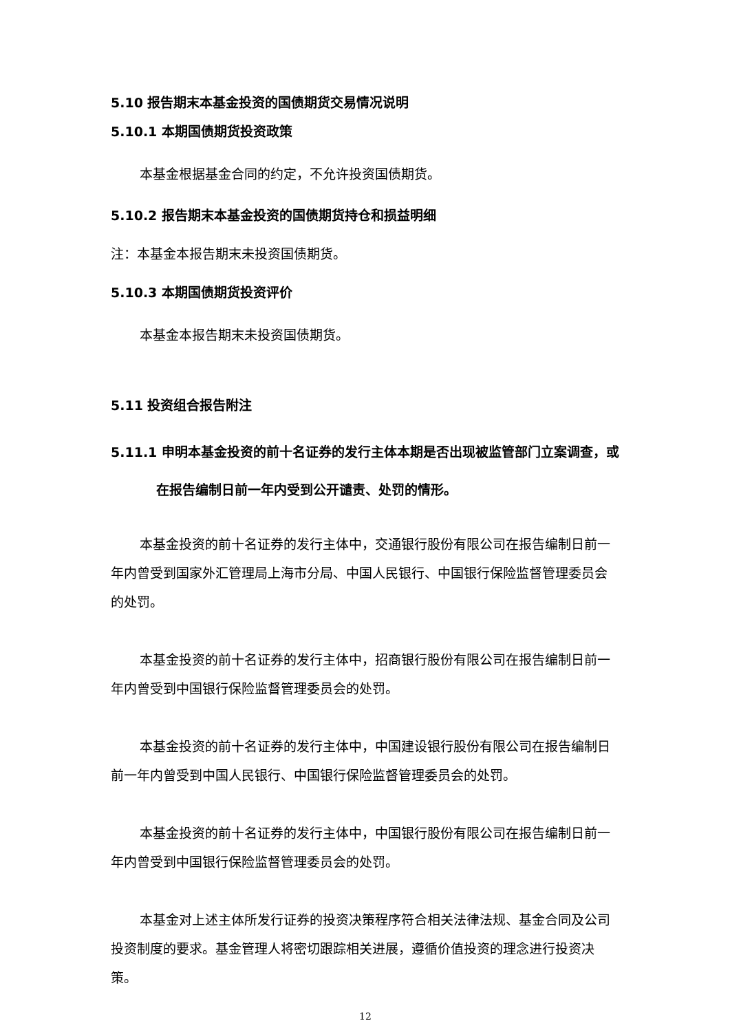5.10 报告期末本基金投资的国债期货交易情况说明
5.10.1 本期国债期货投资政策
本基金根据基金合同的约定，不允许投资国债期货。
5.10.2 报告期末本基金投资的国债期货持仓和损益明细
注：本基金本报告期末未投资国债期货。
5.10.3 本期国债期货投资评价
本基金本报告期末未投资国债期货。
5.11 投资组合报告附注
5.11.1 申明本基金投资的前十名证券的发行主体本期是否出现被监管部门立案调查，或在报告编制日前一年内受到公开谴责、处罚的情形。
本基金投资的前十名证券的发行主体中，交通银行股份有限公司在报告编制日前一年内曾受到国家外汇管理局上海市分局、中国人民银行、中国银行保险监督管理委员会的处罚。
本基金投资的前十名证券的发行主体中，招商银行股份有限公司在报告编制日前一年内曾受到中国银行保险监督管理委员会的处罚。
本基金投资的前十名证券的发行主体中，中国建设银行股份有限公司在报告编制日前一年内曾受到中国人民银行、中国银行保险监督管理委员会的处罚。
本基金投资的前十名证券的发行主体中，中国银行股份有限公司在报告编制日前一年内曾受到中国银行保险监督管理委员会的处罚。
本基金对上述主体所发行证券的投资决策程序符合相关法律法规、基金合同及公司投资制度的要求。基金管理人将密切跟踪相关进展，遵循价值投资的理念进行投资决策。
12